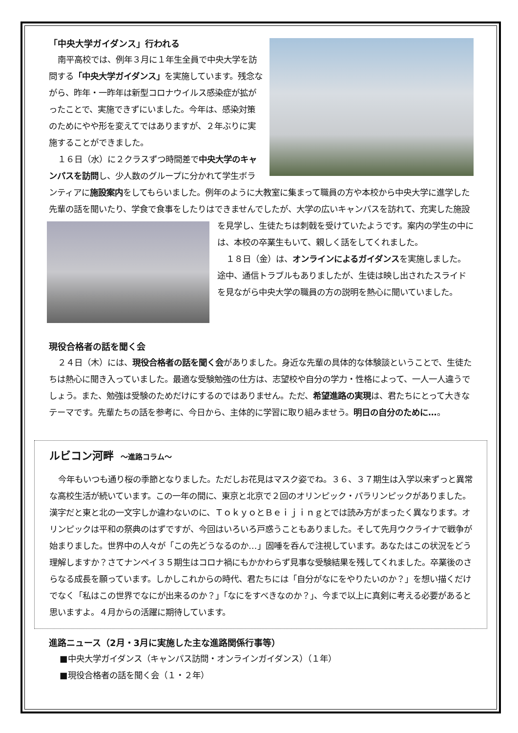「中央大学ガイダンス」行われる
南平高校では、例年３月に１年生全員で中央大学を訪問する「中央大学ガイダンス」を実施しています。残念ながら、昨年・一昨年は新型コロナウイルス感染症が拡がったことで、実施できずにいました。今年は、感染対策のためにやや形を変えてではありますが、２年ぶりに実施することができました。
１６日（水）に２クラスずつ時間差で中央大学のキャンパスを訪問し、少人数のグループに分かれて学生ボランティアに施設案内をしてもらいました。例年のように大教室に集まって職員の方や本校から中央大学に進学した先輩の話を聞いたり、学食で食事をしたりはできませんでしたが、大学の 広いキャンパスを訪れて、充実した施設を見学し、生徒たちは刺戟を受けていたようです。案内の学生の中には、本校の卒業生もいて、親しく話をしてくれました。
１８日（金）は、オンラインによるガイダンスを実施しました。途中、通信トラブルもありましたが、生徒は映し出されたスライドを見ながら中央大学の職員の方の説明を熱心に聞いていました。
現役合格者の話を聞く会
２４日（木）には、現役合格者の話を聞く会がありました。身近な先輩の具体的な体験談ということで、生徒たちは熱心に聞き入っていました。最適な受験勉強の仕方は、志望校や自分の学力・性格によって、一人一人違うでしょう。また、勉強は受験のためだけにするのではありません。ただ、希望進路の実現は、君たちにとって大きなテーマです。先輩たちの話を参考に、今日から、主体的に学習に取り組みませう。明日の自分のために…。
ルビコン河畔 ～進路コラム～
今年もいつも通り桜の季節となりました。ただしお花見はマスク姿でね。３６、３７期生は入学以来ずっと異常な高校生活が続いています。この一年の間に、東京と北京で２回のオリンピック・パラリンピックがありました。漢字だと東と北の一文字しか違わないのに、ＴｏｋｙｏとＢｅｉｊｉｎｇとでは読み方がまったく異なります。オリンピックは平和の祭典のはずですが、今回はいろいろ戸惑うこともありました。そして先月ウクライナで戦争が始まりました。世界中の人々が「この先どうなるのか…」固唾を呑んで注視しています。あなたはこの状況をどう理解しますか？さてナンペイ３５期生はコロナ禍にもかかわらず見事な受験結果を残してくれました。卒業後のさらなる成長を願っています。しかしこれからの時代、君たちには「自分がなにをやりたいのか？」を想い描くだけでなく「私はこの世界でなにが出来るのか？」「なにをすべきなのか？」、今まで以上に真剣に考える必要があると思いますよ。４月からの活躍に期待しています。
進路ニュース（2月・3月に実施した主な進路関係行事等）
■中央大学ガイダンス（キャンパス訪問・オンラインガイダンス）（１年）
■現役合格者の話を聞く会（１・２年）